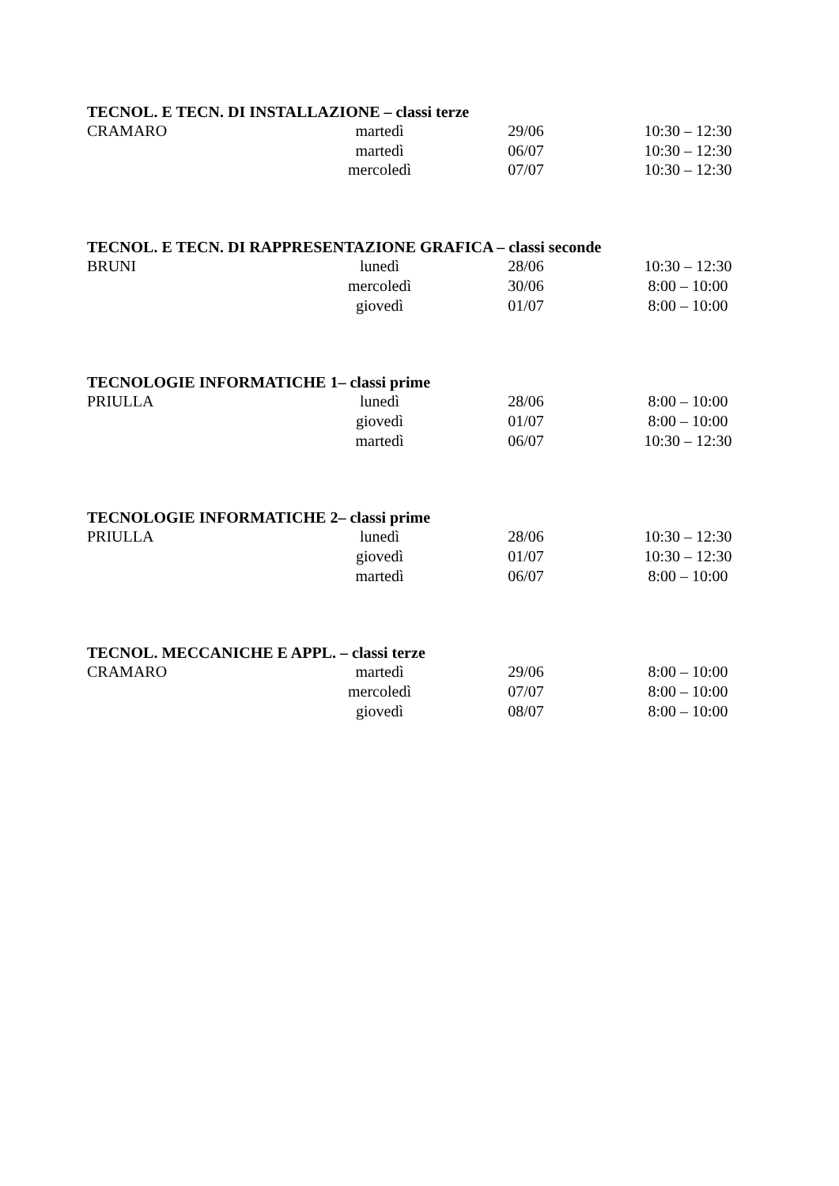TECNOL. E TECN. DI INSTALLAZIONE – classi terze
| CRAMARO | martedì | 29/06 | 10:30 – 12:30 |
| | martedì | 06/07 | 10:30 – 12:30 |
| | mercoledì | 07/07 | 10:30 – 12:30 |
TECNOL. E TECN. DI RAPPRESENTAZIONE GRAFICA – classi seconde
| BRUNI | lunedì | 28/06 | 10:30 – 12:30 |
| | mercoledì | 30/06 | 8:00 – 10:00 |
| | giovedì | 01/07 | 8:00 – 10:00 |
TECNOLOGIE INFORMATICHE 1– classi prime
| PRIULLA | lunedì | 28/06 | 8:00 – 10:00 |
| | giovedì | 01/07 | 8:00 – 10:00 |
| | martedì | 06/07 | 10:30 – 12:30 |
TECNOLOGIE INFORMATICHE 2– classi prime
| PRIULLA | lunedì | 28/06 | 10:30 – 12:30 |
| | giovedì | 01/07 | 10:30 – 12:30 |
| | martedì | 06/07 | 8:00 – 10:00 |
TECNOL. MECCANICHE E APPL. – classi terze
| CRAMARO | martedì | 29/06 | 8:00 – 10:00 |
| | mercoledì | 07/07 | 8:00 – 10:00 |
| | giovedì | 08/07 | 8:00 – 10:00 |